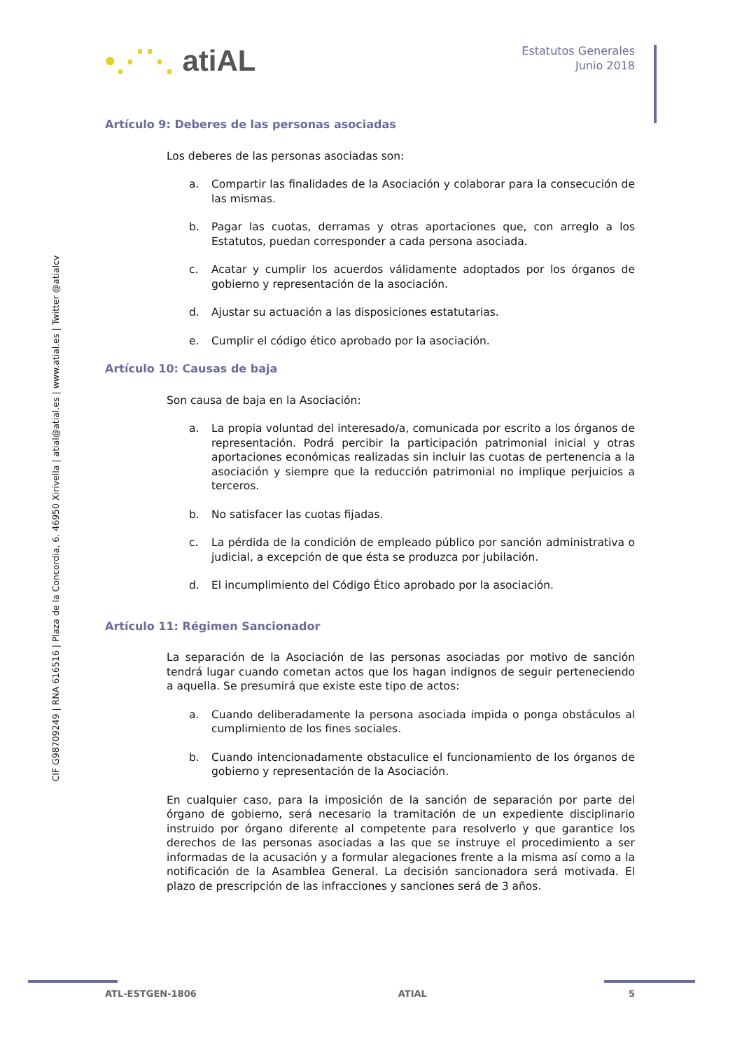•⋰⋱ atiAL
Estatutos Generales
Junio 2018
CIF G98709249 | RNA 616516 | Plaza de la Concordia, 6. 46950 Xirivella | atial@atial.es | www.atial.es | Twitter @atialcv
Artículo 9: Deberes de las personas asociadas
Los deberes de las personas asociadas son:
a. Compartir las finalidades de la Asociación y colaborar para la consecución de las mismas.
b. Pagar las cuotas, derramas y otras aportaciones que, con arreglo a los Estatutos, puedan corresponder a cada persona asociada.
c. Acatar y cumplir los acuerdos válidamente adoptados por los órganos de gobierno y representación de la asociación.
d. Ajustar su actuación a las disposiciones estatutarias.
e. Cumplir el código ético aprobado por la asociación.
Artículo 10: Causas de baja
Son causa de baja en la Asociación:
a. La propia voluntad del interesado/a, comunicada por escrito a los órganos de representación. Podrá percibir la participación patrimonial inicial y otras aportaciones económicas realizadas sin incluir las cuotas de pertenencia a la asociación y siempre que la reducción patrimonial no implique perjuicios a terceros.
b. No satisfacer las cuotas fijadas.
c. La pérdida de la condición de empleado público por sanción administrativa o judicial, a excepción de que ésta se produzca por jubilación.
d. El incumplimiento del Código Ético aprobado por la asociación.
Artículo 11: Régimen Sancionador
La separación de la Asociación de las personas asociadas por motivo de sanción tendrá lugar cuando cometan actos que los hagan indignos de seguir perteneciendo a aquella. Se presumirá que existe este tipo de actos:
a. Cuando deliberadamente la persona asociada impida o ponga obstáculos al cumplimiento de los fines sociales.
b. Cuando intencionadamente obstaculice el funcionamiento de los órganos de gobierno y representación de la Asociación.
En cualquier caso, para la imposición de la sanción de separación por parte del órgano de gobierno, será necesario la tramitación de un expediente disciplinario instruido por órgano diferente al competente para resolverlo y que garantice los derechos de las personas asociadas a las que se instruye el procedimiento a ser informadas de la acusación y a formular alegaciones frente a la misma así como a la notificación de la Asamblea General. La decisión sancionadora será motivada. El plazo de prescripción de las infracciones y sanciones será de 3 años.
ATL-ESTGEN-1806 ATIAL 5